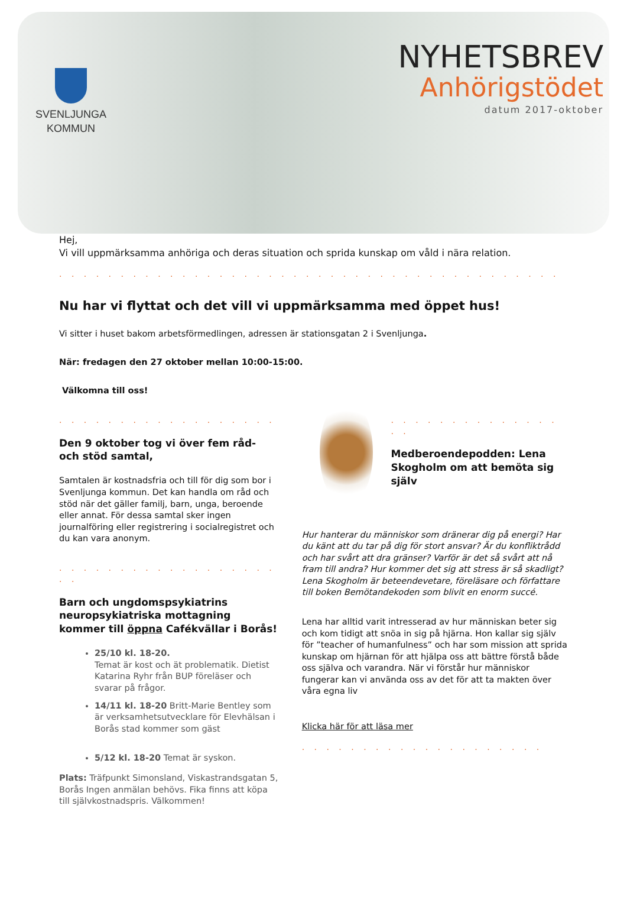SVENLJUNGA
KOMMUN
NYHETSBREV
Anhörigstödet
datum 2017-oktober
Hej,
Vi vill uppmärksamma anhöriga och deras situation och sprida kunskap om våld i nära relation.
. . . . . . . . . . . . . . . . . . . . . . . . . . . . . . . . . . . . . . . . .
Nu har vi flyttat och det vill vi uppmärksamma med öppet hus!
Vi sitter i huset bakom arbetsförmedlingen, adressen är stationsgatan 2 i Svenljunga.
När: fredagen den 27 oktober mellan 10:00-15:00.
Välkomna till oss!
. . . . . . . . . . . . . . . . . .
Den 9 oktober tog vi över fem råd- och stöd samtal,
Samtalen är kostnadsfria och till för dig som bor i Svenljunga kommun. Det kan handla om råd och stöd när det gäller familj, barn, unga, beroende eller annat. För dessa samtal sker ingen journalföring eller registrering i socialregistret och du kan vara anonym.
. . . . . . . . . . . . . . . . . . . .
Barn och ungdomspsykiatrins neuropsykiatriska mottagning kommer till öppna Cafékvällar i Borås!
25/10 kl. 18-20.
Temat är kost och ät problematik. Dietist Katarina Ryhr från BUP föreläser och svarar på frågor.
14/11 kl. 18-20 Britt-Marie Bentley som är verksamhetsutvecklare för Elevhälsan i Borås stad kommer som gäst
5/12 kl. 18-20 Temat är syskon.
Plats: Träfpunkt Simonsland, Viskastrandsgatan 5, Borås Ingen anmälan behövs. Fika finns att köpa till självkostnadspris. Välkommen!
. . . . . . . . . . . . . . . .
Medberoendepodden: Lena Skogholm om att bemöta sig själv
Hur hanterar du människor som dränerar dig på energi? Har du känt att du tar på dig för stort ansvar? Är du konfliktrådd och har svårt att dra gränser? Varför är det så svårt att nå fram till andra? Hur kommer det sig att stress är så skadligt? Lena Skogholm är beteendevetare, föreläsare och författare till boken Bemötandekoden som blivit en enorm succé.
Lena har alltid varit intresserad av hur människan beter sig och kom tidigt att snöa in sig på hjärna. Hon kallar sig själv för ”teacher of humanfulness” och har som mission att sprida kunskap om hjärnan för att hjälpa oss att bättre förstå både oss själva och varandra. När vi förstår hur människor fungerar kan vi använda oss av det för att ta makten över våra egna liv
Klicka här för att läsa mer
. . . . . . . . . . . . . . . . . . . .